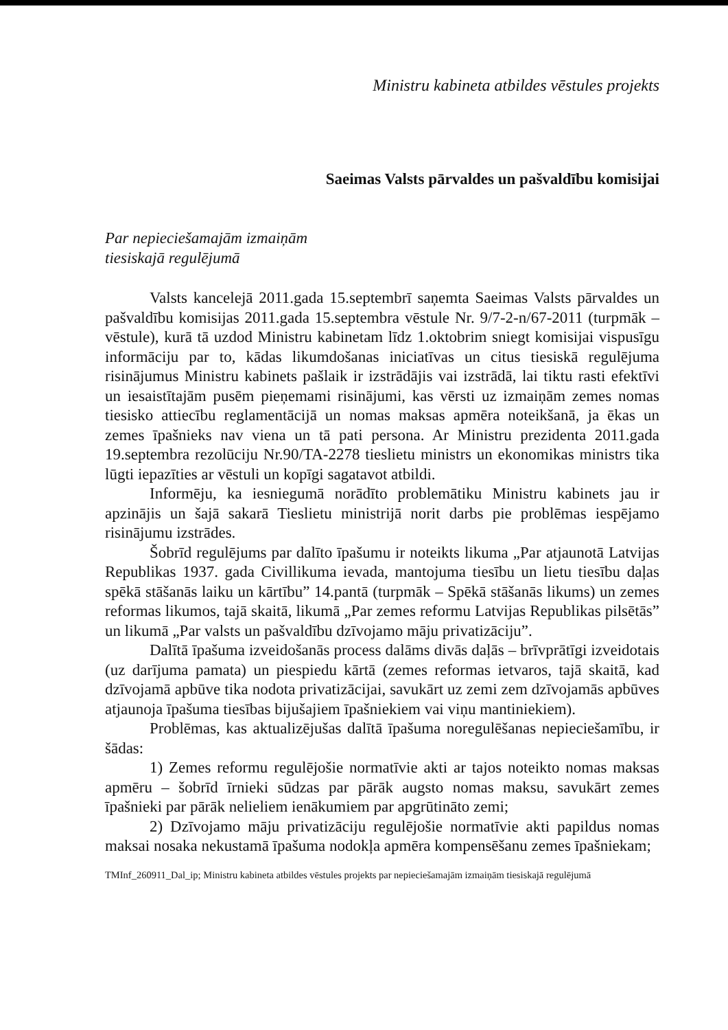Ministru kabineta atbildes vēstules projekts
Saeimas Valsts pārvaldes un pašvaldību komisijai
Par nepieciešamajām izmaiņām
tiesiskajā regulējumā
Valsts kancelejā 2011.gada 15.septembrī saņemta Saeimas Valsts pārvaldes un pašvaldību komisijas 2011.gada 15.septembra vēstule Nr. 9/7-2-n/67-2011 (turpmāk – vēstule), kurā tā uzdod Ministru kabinetam līdz 1.oktobrim sniegt komisijai vispusīgu informāciju par to, kādas likumdošanas iniciatīvas un citus tiesiskā regulējuma risinājumus Ministru kabinets pašlaik ir izstrādājis vai izstrādā, lai tiktu rasti efektīvi un iesaistītajām pusēm pieņemami risinājumi, kas vērsti uz izmaiņām zemes nomas tiesisko attiecību reglamentācijā un nomas maksas apmēra noteikšanā, ja ēkas un zemes īpašnieks nav viena un tā pati persona. Ar Ministru prezidenta 2011.gada 19.septembra rezolūciju Nr.90/TA-2278 tieslietu ministrs un ekonomikas ministrs tika lūgti iepazīties ar vēstuli un kopīgi sagatavot atbildi.
Informēju, ka iesniegumā norādīto problemātiku Ministru kabinets jau ir apzinājis un šajā sakarā Tieslietu ministrijā norit darbs pie problēmas iespējamo risinājumu izstrādes.
Šobrīd regulējums par dalīto īpašumu ir noteikts likuma „Par atjaunotā Latvijas Republikas 1937. gada Civillikuma ievada, mantojuma tiesību un lietu tiesību daļas spēkā stāšanās laiku un kārtību” 14.pantā (turpmāk – Spēkā stāšanās likums) un zemes reformas likumos, tajā skaitā, likumā „Par zemes reformu Latvijas Republikas pilsētās” un likumā „Par valsts un pašvaldību dzīvojamo māju privatizāciju”.
Dalītā īpašuma izveidošanās process dalāms divās daļās – brīvprātīgi izveidotais (uz darījuma pamata) un piespiedu kārtā (zemes reformas ietvaros, tajā skaitā, kad dzīvojamā apbūve tika nodota privatizācijai, savukārt uz zemi zem dzīvojamās apbūves atjaunoja īpašuma tiesības bijušajiem īpašniekiem vai viņu mantiniekiem).
Problēmas, kas aktualizējušas dalītā īpašuma noregulēšanas nepieciešamību, ir šādas:
1) Zemes reformu regulējošie normatīvie akti ar tajos noteikto nomas maksas apmēru – šobrīd īrnieki sūdzas par pārāk augsto nomas maksu, savukārt zemes īpašnieki par pārāk nelieliem ienākumiem par apgrūtināto zemi;
2) Dzīvojamo māju privatizāciju regulējošie normatīvie akti papildus nomas maksai nosaka nekustamā īpašuma nodokļa apmēra kompensēšanu zemes īpašniekam;
TMInf_260911_Dal_ip; Ministru kabineta atbildes vēstules projekts par nepieciešamajām izmaiņām tiesiskajā regulējumā